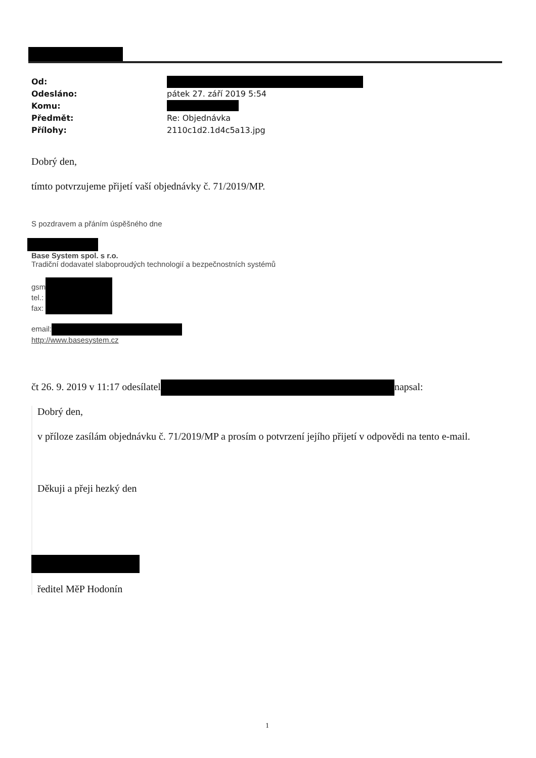Od:
Odesláno: pátek 27. září 2019 5:54
Komu:
Předmět: Re: Objednávka
Přílohy: 2110c1d2.1d4c5a13.jpg
Dobrý den,
tímto potvrzujeme přijetí vaší objednávky č. 71/2019/MP.
S pozdravem a přáním úspěšného dne
Base System spol. s r.o.
Tradiční dodavatel slaboproudých technologií a bezpečnostních systémů
gsm
tel.:
fax:
email:
http://www.basesystem.cz
čt 26. 9. 2019 v 11:17 odesílatel napsal:
Dobrý den,
v příloze zasílám objednávku č. 71/2019/MP a prosím o potvrzení jejího přijetí v odpovědi na tento e-mail.
Děkuji a přeji hezký den
ředitel MěP Hodonín
1